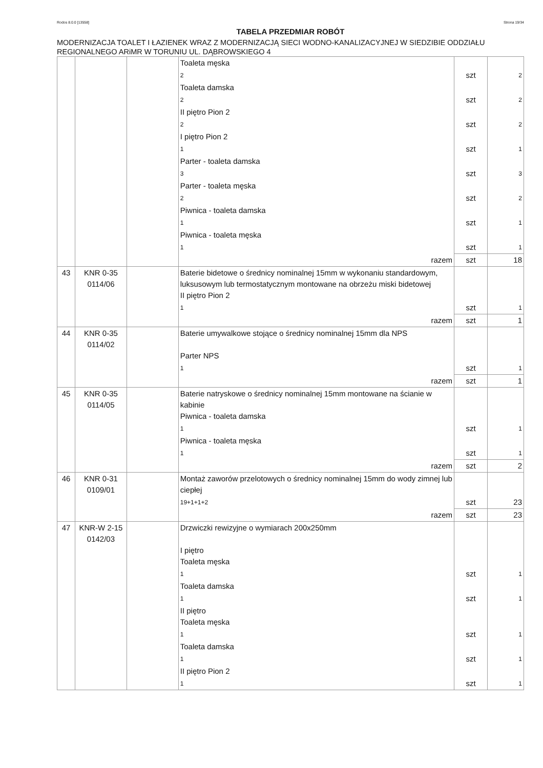Rodos 8.0.0 [13558] Strona 19/34
TABELA PRZEDMIAR ROBÓT
MODERNIZACJA TOALET I ŁAZIENEK WRAZ Z MODERNIZACJĄ SIECI WODNO-KANALIZACYJNEJ W SIEDZIBIE ODDZIAŁU REGIONALNEGO ARiMR W TORUNIU UL. DĄBROWSKIEGO 4
| | | | Toaleta męska | | |
| | | | 2 | szt | 2 |
| | | | Toaleta damska | | |
| | | | 2 | szt | 2 |
| | | | II piętro Pion 2 | | |
| | | | 2 | szt | 2 |
| | | | I piętro Pion 2 | | |
| | | | 1 | szt | 1 |
| | | | Parter - toaleta damska | | |
| | | | 3 | szt | 3 |
| | | | Parter - toaleta męska | | |
| | | | 2 | szt | 2 |
| | | | Piwnica - toaleta damska | | |
| | | | 1 | szt | 1 |
| | | | Piwnica - toaleta męska | | |
| | | | 1 | szt | 1 |
| | | | razem | szt | 18 |
| 43 | KNR 0-35 0114/06 | | Baterie bidetowe o średnicy nominalnej 15mm w wykonaniu standardowym, luksusowym lub termostatycznym montowane na obrzeżu miski bidetowej II piętro Pion 2 | | |
| | | | 1 | szt | 1 |
| | | | razem | szt | 1 |
| 44 | KNR 0-35 0114/02 | | Baterie umywalkowe stojące o średnicy nominalnej 15mm dla NPS Parter NPS | | |
| | | | 1 | szt | 1 |
| | | | razem | szt | 1 |
| 45 | KNR 0-35 0114/05 | | Baterie natryskowe o średnicy nominalnej 15mm montowane na ścianie w kabinie Piwnica - toaleta damska | | |
| | | | 1 | szt | 1 |
| | | | Piwnica - toaleta męska | | |
| | | | 1 | szt | 1 |
| | | | razem | szt | 2 |
| 46 | KNR 0-31 0109/01 | | Montaż zaworów przelotowych o średnicy nominalnej 15mm do wody zimnej lub ciepłej | | |
| | | | 19+1+1+2 | szt | 23 |
| | | | razem | szt | 23 |
| 47 | KNR-W 2-15 0142/03 | | Drzwiczki rewizyjne o wymiarach 200x250mm I piętro Toaleta męska | | |
| | | | 1 | szt | 1 |
| | | | Toaleta damska | | |
| | | | 1 | szt | 1 |
| | | | II piętro Toaleta męska | | |
| | | | 1 | szt | 1 |
| | | | Toaleta damska | | |
| | | | 1 | szt | 1 |
| | | | II piętro Pion 2 | | |
| | | | 1 | szt | 1 |